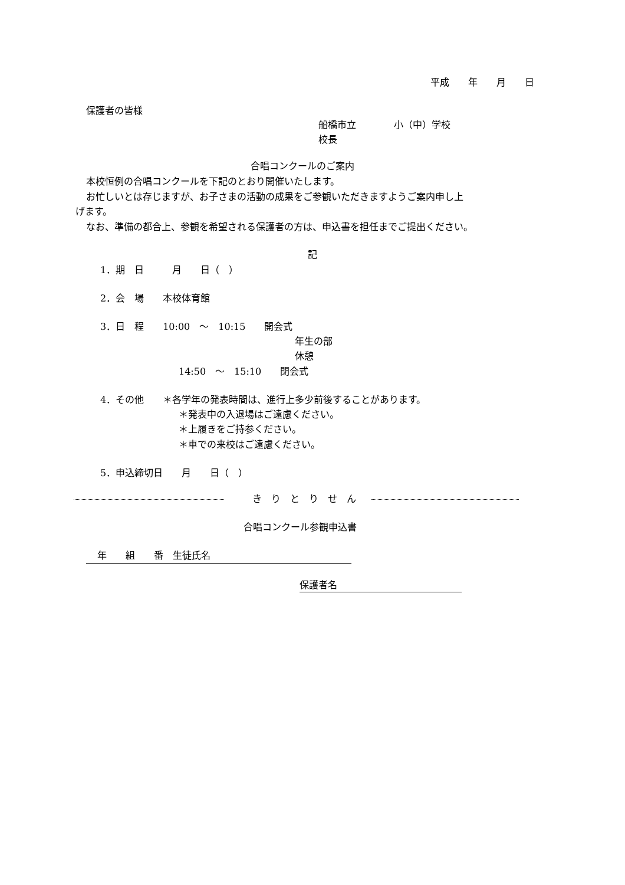平成　　年　　月　　日
保護者の皆様
船橋市立　　　　小（中）学校
校長
合唱コンクールのご案内
本校恒例の合唱コンクールを下記のとおり開催いたします。
お忙しいとは存じますが、お子さまの活動の成果をご参観いただきますようご案内申し上
げます。
なお、準備の都合上、参観を希望される保護者の方は、申込書を担任までご提出ください。
記
1．期　日　　　月　　日（　）
2．会　場　　本校体育館
3．日　程　　10:00　～　10:15　　開会式
年生の部
休憩
14:50　～　15:10　　閉会式
4．その他　　＊各学年の発表時間は、進行上多少前後することがあります。
＊発表中の入退場はご遠慮ください。
＊上履きをご持参ください。
＊車での来校はご遠慮ください。
5．申込締切日　　月　　日（　）
き　り　と　り　せ　ん
合唱コンクール参観申込書
年　　組　　番　生徒氏名
保護者名